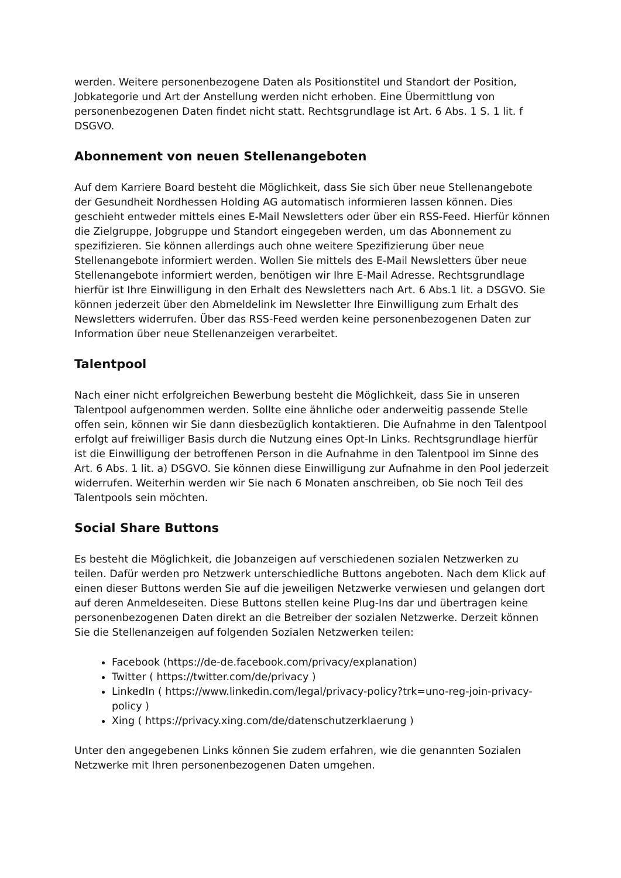werden. Weitere personenbezogene Daten als Positionstitel und Standort der Position, Jobkategorie und Art der Anstellung werden nicht erhoben. Eine Übermittlung von personenbezogenen Daten findet nicht statt. Rechtsgrundlage ist Art. 6 Abs. 1 S. 1 lit. f DSGVO.
Abonnement von neuen Stellenangeboten
Auf dem Karriere Board besteht die Möglichkeit, dass Sie sich über neue Stellenangebote der Gesundheit Nordhessen Holding AG automatisch informieren lassen können. Dies geschieht entweder mittels eines E-Mail Newsletters oder über ein RSS-Feed. Hierfür können die Zielgruppe, Jobgruppe und Standort eingegeben werden, um das Abonnement zu spezifizieren. Sie können allerdings auch ohne weitere Spezifizierung über neue Stellenangebote informiert werden. Wollen Sie mittels des E-Mail Newsletters über neue Stellenangebote informiert werden, benötigen wir Ihre E-Mail Adresse. Rechtsgrundlage hierfür ist Ihre Einwilligung in den Erhalt des Newsletters nach Art. 6 Abs.1 lit. a DSGVO. Sie können jederzeit über den Abmeldelink im Newsletter Ihre Einwilligung zum Erhalt des Newsletters widerrufen. Über das RSS-Feed werden keine personenbezogenen Daten zur Information über neue Stellenanzeigen verarbeitet.
Talentpool
Nach einer nicht erfolgreichen Bewerbung besteht die Möglichkeit, dass Sie in unseren Talentpool aufgenommen werden. Sollte eine ähnliche oder anderweitig passende Stelle offen sein, können wir Sie dann diesbezüglich kontaktieren. Die Aufnahme in den Talentpool erfolgt auf freiwilliger Basis durch die Nutzung eines Opt-In Links. Rechtsgrundlage hierfür ist die Einwilligung der betroffenen Person in die Aufnahme in den Talentpool im Sinne des Art. 6 Abs. 1 lit. a) DSGVO. Sie können diese Einwilligung zur Aufnahme in den Pool jederzeit widerrufen. Weiterhin werden wir Sie nach 6 Monaten anschreiben, ob Sie noch Teil des Talentpools sein möchten.
Social Share Buttons
Es besteht die Möglichkeit, die Jobanzeigen auf verschiedenen sozialen Netzwerken zu teilen. Dafür werden pro Netzwerk unterschiedliche Buttons angeboten. Nach dem Klick auf einen dieser Buttons werden Sie auf die jeweiligen Netzwerke verwiesen und gelangen dort auf deren Anmeldeseiten. Diese Buttons stellen keine Plug-Ins dar und übertragen keine personenbezogenen Daten direkt an die Betreiber der sozialen Netzwerke. Derzeit können Sie die Stellenanzeigen auf folgenden Sozialen Netzwerken teilen:
Facebook (https://de-de.facebook.com/privacy/explanation)
Twitter ( https://twitter.com/de/privacy )
LinkedIn ( https://www.linkedin.com/legal/privacy-policy?trk=uno-reg-join-privacy-policy )
Xing ( https://privacy.xing.com/de/datenschutzerklaerung )
Unter den angegebenen Links können Sie zudem erfahren, wie die genannten Sozialen Netzwerke mit Ihren personenbezogenen Daten umgehen.